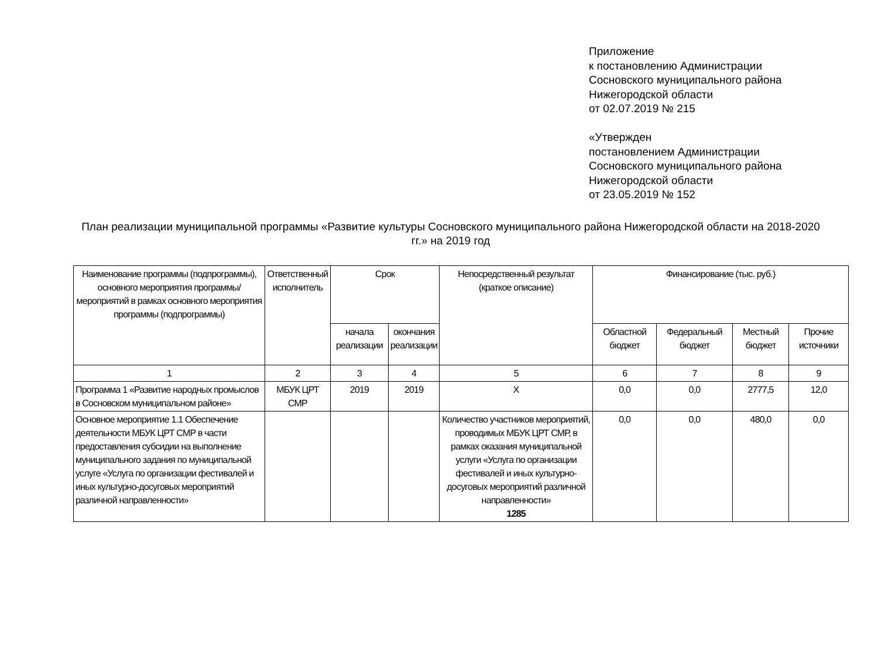Приложение
к постановлению Администрации
Сосновского муниципального района
Нижегородской области
от 02.07.2019 № 215
«Утвержден
постановлением Администрации
Сосновского муниципального района
Нижегородской области
от 23.05.2019 № 152
План реализации муниципальной программы «Развитие культуры Сосновского муниципального района Нижегородской области на 2018-2020 гг.» на 2019 год
| Наименование программы (подпрограммы), основного мероприятия программы/ мероприятий в рамках основного мероприятия программы (подпрограммы) | Ответственный исполнитель | Срок | | Непосредственный результат (краткое описание) | Финансирование (тыс. руб.) | | | | |
| --- | --- | --- | --- | --- | --- | --- | --- | --- | --- |
| | | начала реализации | окончания реализации | | | | | | |
| | | | | | | Областной бюджет | Федеральный бюджет | Местный бюджет | Прочие источники |
| 1 | 2 | 3 | 4 | 5 | 6 | 7 | 8 | 9 | |
| Программа 1 «Развитие народных промыслов в Сосновском муниципальном районе» | МБУК ЦРТ СМР | 2019 | 2019 | Х | 0,0 | 0,0 | 2777,5 | 12,0 | |
| Основное мероприятие 1.1 Обеспечение деятельности МБУК ЦРТ СМР в части предоставления субсидии на выполнение муниципального задания по муниципальной услуге «Услуга по организации фестивалей и иных культурно-досуговых мероприятий различной направленности» | | | | Количество участников мероприятий, проводимых МБУК ЦРТ СМР, в рамках оказания муниципальной услуги «Услуга по организации фестивалей и иных культурно-досуговых мероприятий различной направленности» 1285 | 0,0 | 0,0 | 480,0 | 0,0 | |